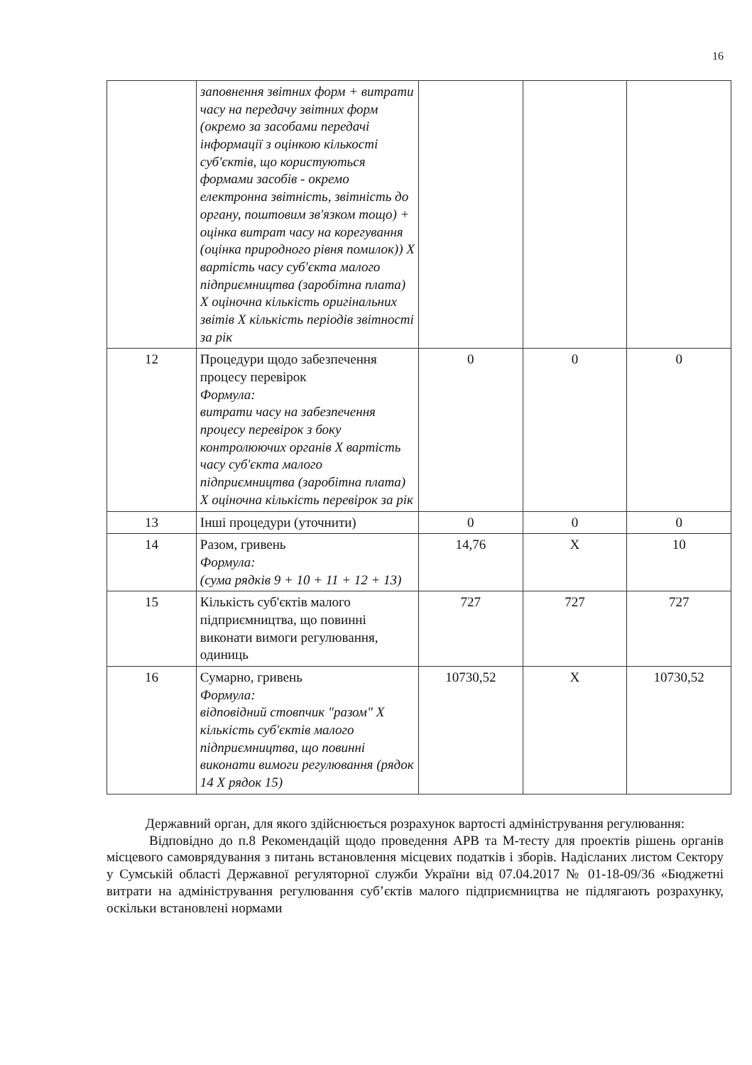16
| | заповнення звітних форм + витрати часу на передачу звітних форм (окремо за засобами передачі інформації з оцінкою кількості суб'єктів, що користуються формами засобів - окремо електронна звітність, звітність до органу, поштовим зв'язком тощо) + оцінка витрат часу на корегування (оцінка природного рівня помилок)) Х вартість часу суб'єкта малого підприємництва (заробітна плата) Х оціночна кількість оригінальних звітів Х кількість періодів звітності за рік | | | |
| 12 | Процедури щодо забезпечення процесу перевірок Формула: витрати часу на забезпечення процесу перевірок з боку контролюючих органів Х вартість часу суб'єкта малого підприємництва (заробітна плата) Х оціночна кількість перевірок за рік | 0 | 0 | 0 |
| 13 | Інші процедури (уточнити) | 0 | 0 | 0 |
| 14 | Разом, гривень Формула: (сума рядків 9 + 10 + 11 + 12 + 13) | 14,76 | Х | 10 |
| 15 | Кількість суб'єктів малого підприємництва, що повинні виконати вимоги регулювання, одиниць | 727 | 727 | 727 |
| 16 | Сумарно, гривень Формула: відповідний стовпчик "разом" Х кількість суб'єктів малого підприємництва, що повинні виконати вимоги регулювання (рядок 14 Х рядок 15) | 10730,52 | Х | 10730,52 |
Державний орган, для якого здійснюється розрахунок вартості адміністрування регулювання:
Відповідно до п.8 Рекомендацій щодо проведення АРВ та М-тесту для проектів рішень органів місцевого самоврядування з питань встановлення місцевих податків і зборів. Надісланих листом Сектору у Сумській області Державної регуляторної служби України від 07.04.2017 № 01-18-09/36 «Бюджетні витрати на адміністрування регулювання суб’єктів малого підприємництва не підлягають розрахунку, оскільки встановлені нормами